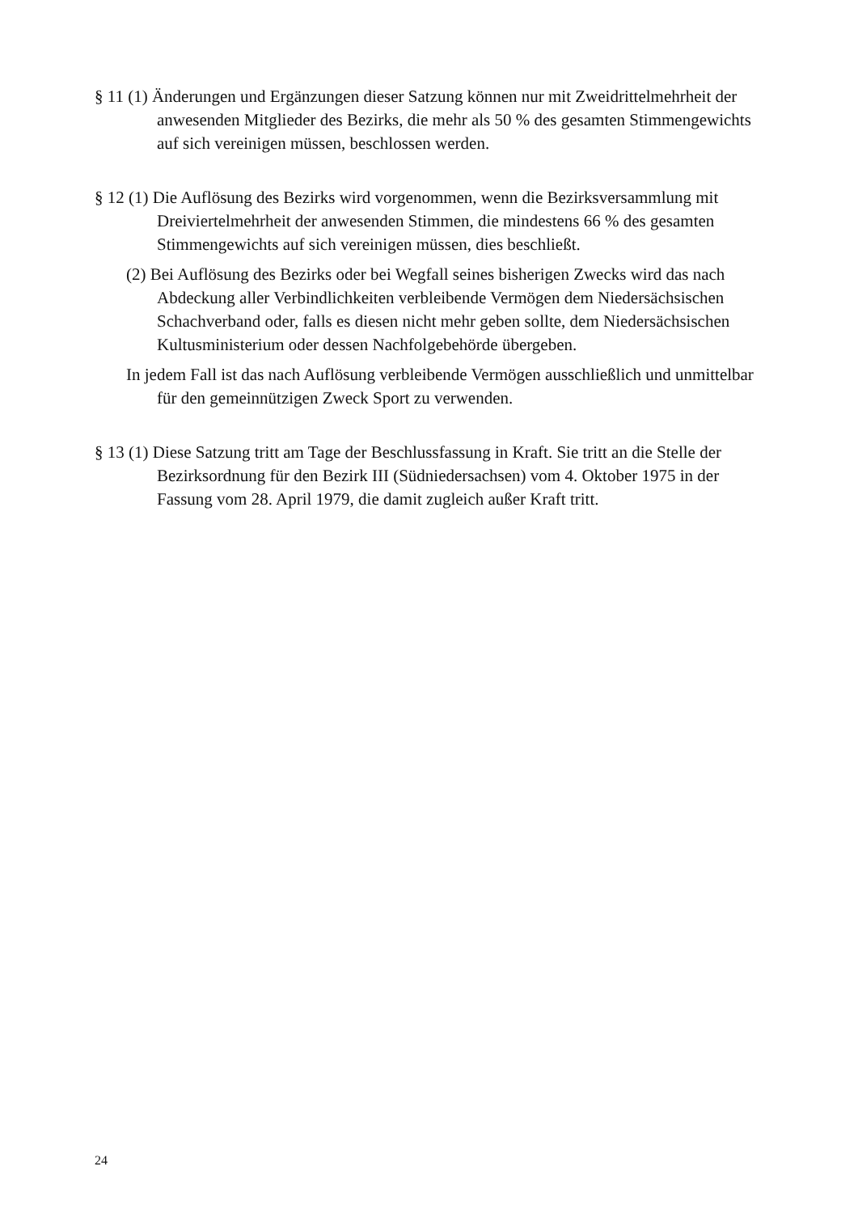§ 11 (1) Änderungen und Ergänzungen dieser Satzung können nur mit Zweidrittel­mehrheit der anwesenden Mitglieder des Bezirks, die mehr als 50 % des gesam­ten Stimmengewichts auf sich vereinigen müssen, beschlossen werden.
§ 12 (1) Die Auflösung des Bezirks wird vorgenommen, wenn die Bezirksversammlung mit Dreiviertelmehrheit der anwesenden Stimmen, die mindestens 66 % des gesamten Stimmengewichts auf sich vereinigen müssen, dies beschließt.
(2) Bei Auflösung des Bezirks oder bei Wegfall seines bisherigen Zwecks wird das nach Abdeckung aller Verbindlichkeiten verbleibende Vermögen dem Nieder­sächsischen Schachverband oder, falls es diesen nicht mehr geben sollte, dem Niedersächsischen Kultusministerium oder dessen Nachfolgebehörde überge­ben.
In jedem Fall ist das nach Auflösung verbleibende Vermögen ausschließlich und unmittelbar für den gemeinnützigen Zweck Sport zu verwenden.
§ 13 (1) Diese Satzung tritt am Tage der Beschlussfassung in Kraft. Sie tritt an die Stelle der Bezirksordnung für den Bezirk III (Südniedersachsen) vom 4. Oktober 1975 in der Fassung vom 28. April 1979, die damit zugleich außer Kraft tritt.
24